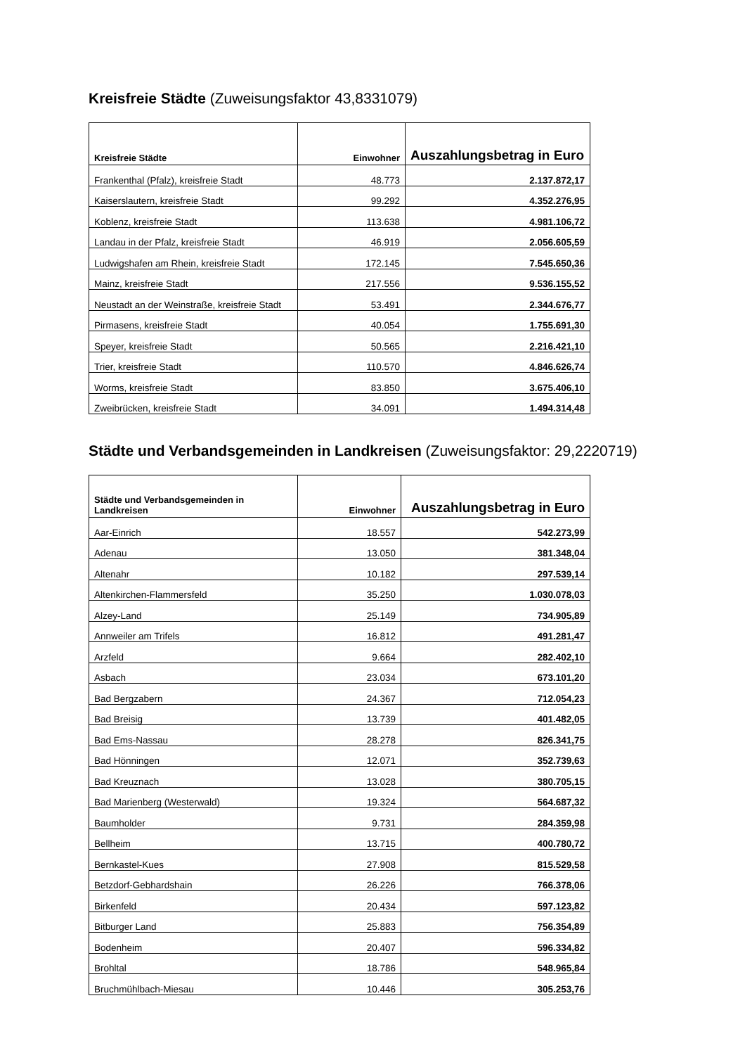Kreisfreie Städte (Zuweisungsfaktor 43,8331079)
| Kreisfreie Städte | Einwohner | Auszahlungsbetrag in Euro |
| --- | --- | --- |
| Frankenthal (Pfalz), kreisfreie Stadt | 48.773 | 2.137.872,17 |
| Kaiserslautern, kreisfreie Stadt | 99.292 | 4.352.276,95 |
| Koblenz, kreisfreie Stadt | 113.638 | 4.981.106,72 |
| Landau in der Pfalz, kreisfreie Stadt | 46.919 | 2.056.605,59 |
| Ludwigshafen am Rhein, kreisfreie Stadt | 172.145 | 7.545.650,36 |
| Mainz, kreisfreie Stadt | 217.556 | 9.536.155,52 |
| Neustadt an der Weinstraße, kreisfreie Stadt | 53.491 | 2.344.676,77 |
| Pirmasens, kreisfreie Stadt | 40.054 | 1.755.691,30 |
| Speyer, kreisfreie Stadt | 50.565 | 2.216.421,10 |
| Trier, kreisfreie Stadt | 110.570 | 4.846.626,74 |
| Worms, kreisfreie Stadt | 83.850 | 3.675.406,10 |
| Zweibrücken, kreisfreie Stadt | 34.091 | 1.494.314,48 |
Städte und Verbandsgemeinden in Landkreisen (Zuweisungsfaktor: 29,2220719)
| Städte und Verbandsgemeinden in Landkreisen | Einwohner | Auszahlungsbetrag in Euro |
| --- | --- | --- |
| Aar-Einrich | 18.557 | 542.273,99 |
| Adenau | 13.050 | 381.348,04 |
| Altenahr | 10.182 | 297.539,14 |
| Altenkirchen-Flammersfeld | 35.250 | 1.030.078,03 |
| Alzey-Land | 25.149 | 734.905,89 |
| Annweiler am Trifels | 16.812 | 491.281,47 |
| Arzfeld | 9.664 | 282.402,10 |
| Asbach | 23.034 | 673.101,20 |
| Bad Bergzabern | 24.367 | 712.054,23 |
| Bad Breisig | 13.739 | 401.482,05 |
| Bad Ems-Nassau | 28.278 | 826.341,75 |
| Bad Hönningen | 12.071 | 352.739,63 |
| Bad Kreuznach | 13.028 | 380.705,15 |
| Bad Marienberg (Westerwald) | 19.324 | 564.687,32 |
| Baumholder | 9.731 | 284.359,98 |
| Bellheim | 13.715 | 400.780,72 |
| Bernkastel-Kues | 27.908 | 815.529,58 |
| Betzdorf-Gebhardshain | 26.226 | 766.378,06 |
| Birkenfeld | 20.434 | 597.123,82 |
| Bitburger Land | 25.883 | 756.354,89 |
| Bodenheim | 20.407 | 596.334,82 |
| Brohltal | 18.786 | 548.965,84 |
| Bruchmühlbach-Miesau | 10.446 | 305.253,76 |